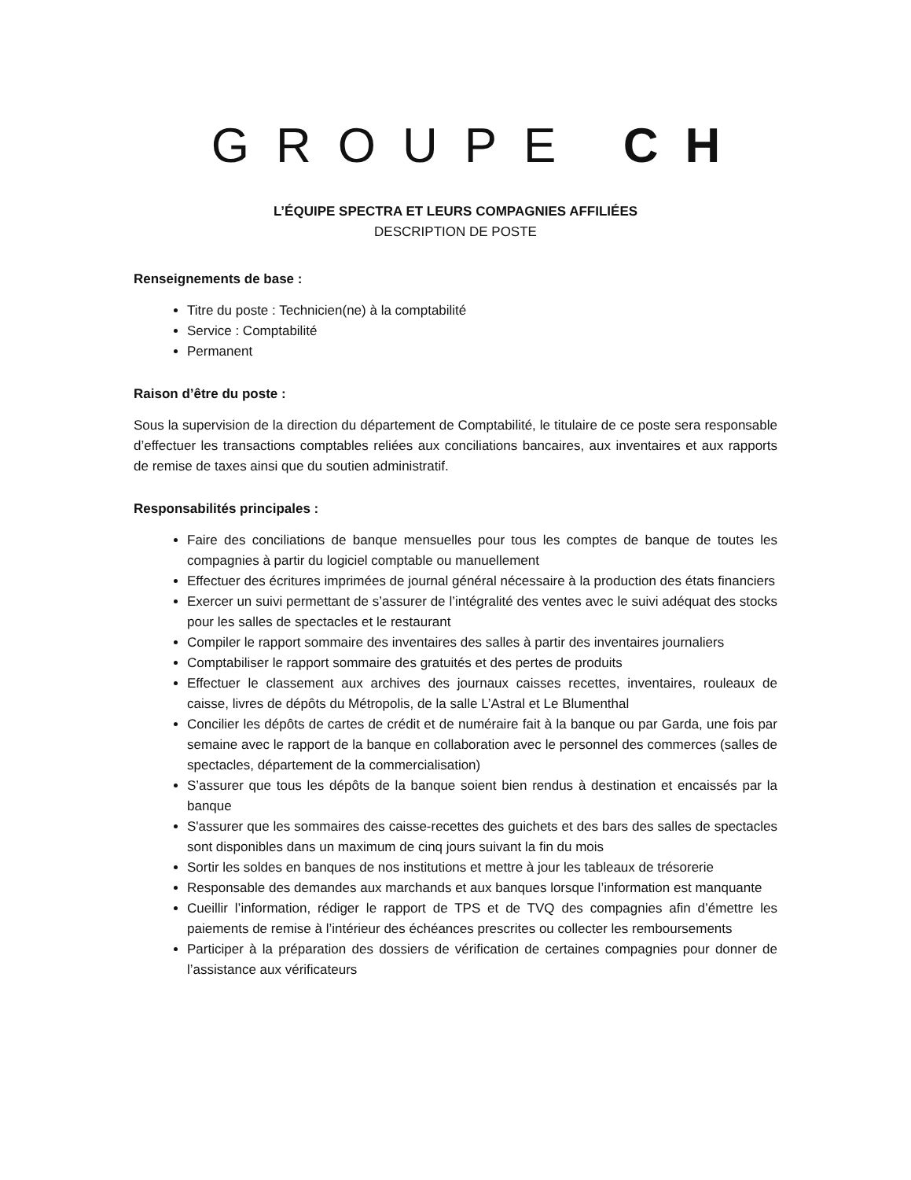GROUPE CH
L’ÉQUIPE SPECTRA ET LEURS COMPAGNIES AFFILIÉES
DESCRIPTION DE POSTE
Renseignements de base :
Titre du poste : Technicien(ne) à la comptabilité
Service : Comptabilité
Permanent
Raison d’être du poste :
Sous la supervision de la direction du département de Comptabilité, le titulaire de ce poste sera responsable d’effectuer les transactions comptables reliées aux conciliations bancaires, aux inventaires et aux rapports de remise de taxes ainsi que du soutien administratif.
Responsabilités principales :
Faire des conciliations de banque mensuelles pour tous les comptes de banque de toutes les compagnies à partir du logiciel comptable ou manuellement
Effectuer des écritures imprimées de journal général nécessaire à la production des états financiers
Exercer un suivi permettant de s’assurer de l’intégralité des ventes avec le suivi adéquat des stocks pour les salles de spectacles et le restaurant
Compiler le rapport sommaire des inventaires des salles à partir des inventaires journaliers
Comptabiliser le rapport sommaire des gratuités et des pertes de produits
Effectuer le classement aux archives des journaux caisses recettes, inventaires, rouleaux de caisse, livres de dépôts du Métropolis, de la salle L’Astral et Le Blumenthal
Concilier les dépôts de cartes de crédit et de numéraire fait à la banque ou par Garda, une fois par semaine avec le rapport de la banque en collaboration avec le personnel des commerces (salles de spectacles, département de la commercialisation)
S’assurer que tous les dépôts de la banque soient bien rendus à destination et encaissés par la banque
S'assurer que les sommaires des caisse-recettes des guichets et des bars des salles de spectacles sont disponibles dans un maximum de cinq jours suivant la fin du mois
Sortir les soldes en banques de nos institutions et mettre à jour les tableaux de trésorerie
Responsable des demandes aux marchands et aux banques lorsque l’information est manquante
Cueillir l’information, rédiger le rapport de TPS et de TVQ des compagnies afin d’émettre les paiements de remise à l’intérieur des échéances prescrites ou collecter les remboursements
Participer à la préparation des dossiers de vérification de certaines compagnies pour donner de l’assistance aux vérificateurs